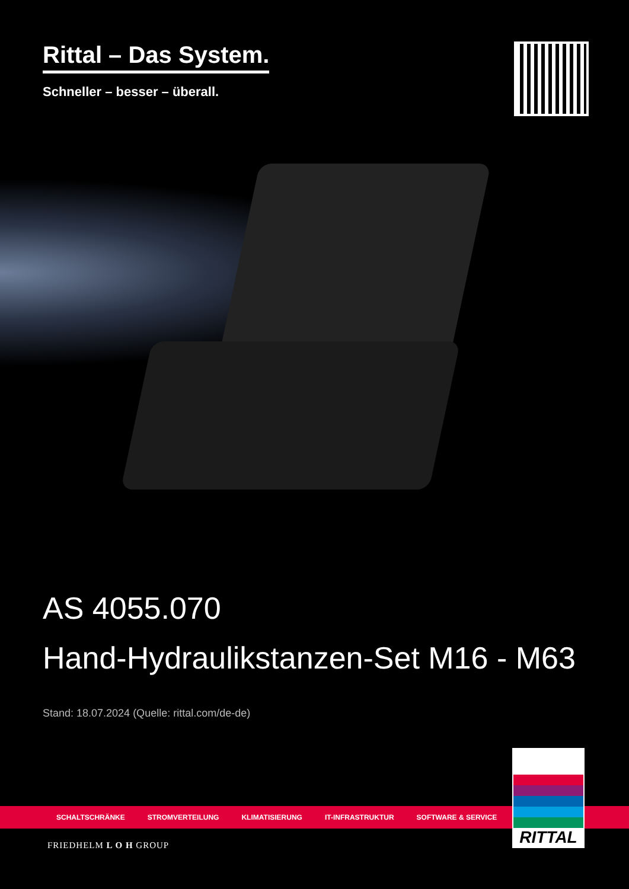Rittal – Das System.
Schneller – besser – überall.
AS 4055.070
Hand-Hydraulikstanzen-Set M16 - M63
Stand: 18.07.2024 (Quelle: rittal.com/de-de)
SCHALTSCHRÄNKE STROMVERTEILUNG KLIMATISIERUNG IT-INFRASTRUKTUR SOFTWARE & SERVICE
RITTAL
FRIEDHELM L O H GROUP